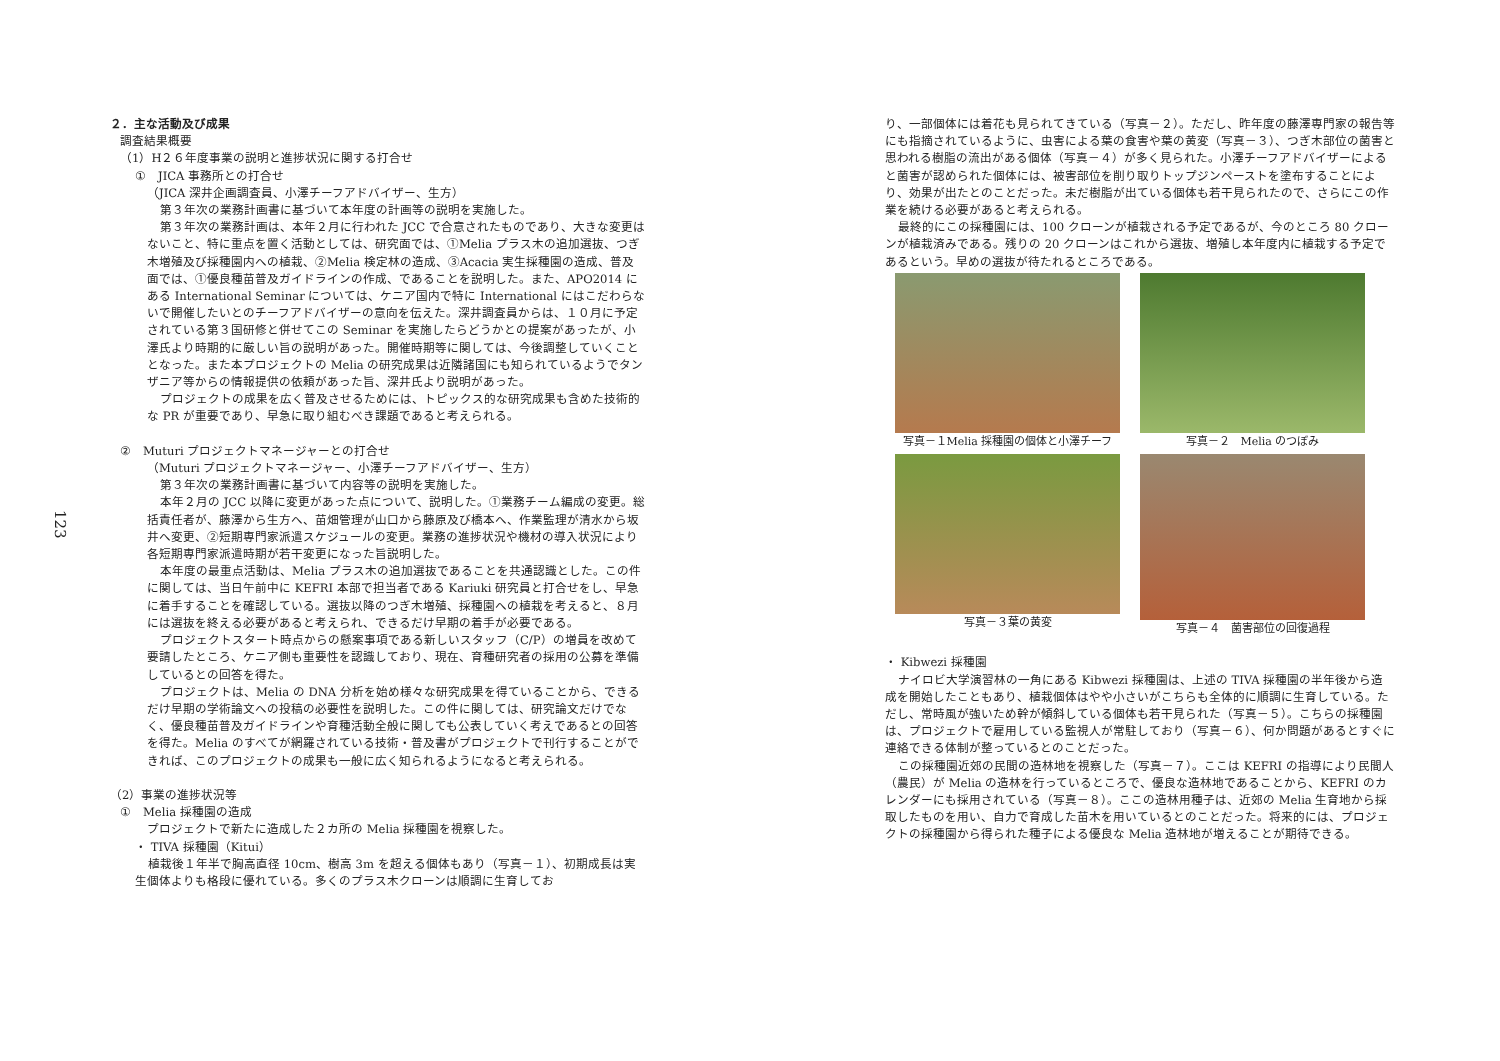123
２．主な活動及び成果
調査結果概要
（1）H２６年度事業の説明と進捗状況に関する打合せ
①　JICA 事務所との打合せ
（JICA 深井企画調査員、小澤チーフアドバイザー、生方）
第３年次の業務計画書に基づいて本年度の計画等の説明を実施した。
第３年次の業務計画は、本年２月に行われた JCC で合意されたものであり、大きな変更はないこと、特に重点を置く活動としては、研究面では、①Melia プラス木の追加選抜、つぎ木増殖及び採種園内への植栽、②Melia 検定林の造成、③Acacia 実生採種園の造成、普及面では、①優良種苗普及ガイドラインの作成、であることを説明した。また、APO2014 にある International Seminar については、ケニア国内で特に International にはこだわらないで開催したいとのチーフアドバイザーの意向を伝えた。深井調査員からは、１０月に予定されている第３国研修と併せてこの Seminar を実施したらどうかとの提案があったが、小澤氏より時期的に厳しい旨の説明があった。開催時期等に関しては、今後調整していくこととなった。また本プロジェクトの Melia の研究成果は近隣諸国にも知られているようでタンザニア等からの情報提供の依頼があった旨、深井氏より説明があった。
プロジェクトの成果を広く普及させるためには、トピックス的な研究成果も含めた技術的な PR が重要であり、早急に取り組むべき課題であると考えられる。
②　Muturi プロジェクトマネージャーとの打合せ
（Muturi プロジェクトマネージャー、小澤チーフアドバイザー、生方）
第３年次の業務計画書に基づいて内容等の説明を実施した。
本年２月の JCC 以降に変更があった点について、説明した。①業務チーム編成の変更。総括責任者が、藤澤から生方へ、苗畑管理が山口から藤原及び橋本へ、作業監理が清水から坂井へ変更、②短期専門家派遣スケジュールの変更。業務の進捗状況や機材の導入状況により各短期専門家派遣時期が若干変更になった旨説明した。
本年度の最重点活動は、Melia プラス木の追加選抜であることを共通認識とした。この件に関しては、当日午前中に KEFRI 本部で担当者である Kariuki 研究員と打合せをし、早急に着手することを確認している。選抜以降のつぎ木増殖、採種園への植栽を考えると、８月には選抜を終える必要があると考えられ、できるだけ早期の着手が必要である。
プロジェクトスタート時点からの懸案事項である新しいスタッフ（C/P）の増員を改めて要請したところ、ケニア側も重要性を認識しており、現在、育種研究者の採用の公募を準備しているとの回答を得た。
プロジェクトは、Melia の DNA 分析を始め様々な研究成果を得ていることから、できるだけ早期の学術論文への投稿の必要性を説明した。この件に関しては、研究論文だけでなく、優良種苗普及ガイドラインや育種活動全般に関しても公表していく考えであるとの回答を得た。Melia のすべてが網羅されている技術・普及書がプロジェクトで刊行することができれば、このプロジェクトの成果も一般に広く知られるようになると考えられる。
（2）事業の進捗状況等
①　Melia 採種園の造成
プロジェクトで新たに造成した２カ所の Melia 採種園を視察した。
・ TIVA 採種園（Kitui）
植栽後１年半で胸高直径 10cm、樹高 3m を超える個体もあり（写真－１）、初期成長は実生個体よりも格段に優れている。多くのプラス木クローンは順調に生育してお
り、一部個体には着花も見られてきている（写真－２）。ただし、昨年度の藤澤専門家の報告等にも指摘されているように、虫害による葉の食害や葉の黄変（写真－３）、つぎ木部位の菌害と思われる樹脂の流出がある個体（写真－４）が多く見られた。小澤チーフアドバイザーによると菌害が認められた個体には、被害部位を削り取りトップジンペーストを塗布することにより、効果が出たとのことだった。未だ樹脂が出ている個体も若干見られたので、さらにこの作業を続ける必要があると考えられる。
最終的にこの採種園には、100 クローンが植栽される予定であるが、今のところ 80 クローンが植栽済みである。残りの 20 クローンはこれから選抜、増殖し本年度内に植栽する予定であるという。早めの選抜が待たれるところである。
写真－１Melia 採種園の個体と小澤チーフ
写真－２　Melia のつぼみ
写真－３葉の黄変
写真－４　菌害部位の回復過程
・ Kibwezi 採種園
ナイロビ大学演習林の一角にある Kibwezi 採種園は、上述の TIVA 採種園の半年後から造成を開始したこともあり、植栽個体はやや小さいがこちらも全体的に順調に生育している。ただし、常時風が強いため幹が傾斜している個体も若干見られた（写真－５）。こちらの採種園は、プロジェクトで雇用している監視人が常駐しており（写真－６）、何か問題があるとすぐに連絡できる体制が整っているとのことだった。
この採種園近郊の民間の造林地を視察した（写真－７）。ここは KEFRI の指導により民間人（農民）が Melia の造林を行っているところで、優良な造林地であることから、KEFRI のカレンダーにも採用されている（写真－８）。ここの造林用種子は、近郊の Melia 生育地から採取したものを用い、自力で育成した苗木を用いているとのことだった。将来的には、プロジェクトの採種園から得られた種子による優良な Melia 造林地が増えることが期待できる。